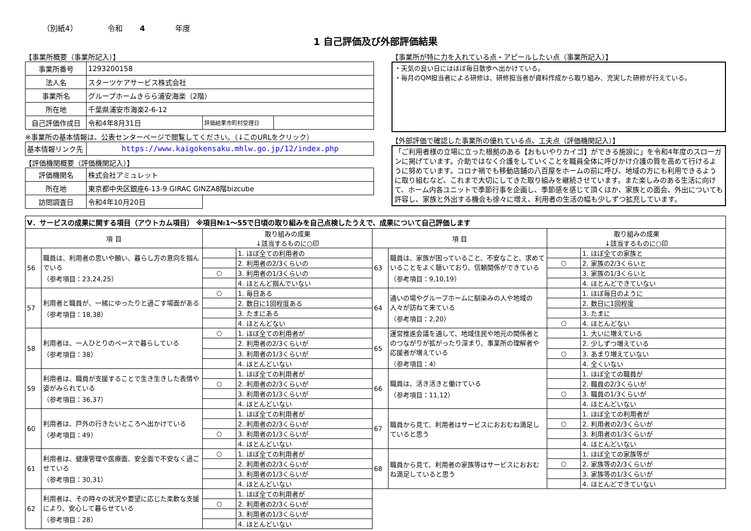（別紙4） 令和 4 年度
1 自己評価及び外部評価結果
【事業所概要（事業所記入）】
| 事業所番号 | 1293200158 | | |
| 法人名 | スターツケアサービス株式会社 | | |
| 事業所名 | グループホームきらら浦安海楽（2階） | | |
| 所在地 | 千葉県浦安市海楽2-6-12 | | |
| 自己評価作成日 | 令和4年8月31日 | 評価結果市町村受理日 | |
※事業所の基本情報は、公表センターページで閲覧してください。（↓このURLをクリック）
| 基本情報リンク先 | https://www.kaigokensaku.mhlw.go.jp/12/index.php |
【評価機関概要（評価機関記入）】
| 評価機関名 | 株式会社アミュレット | |
| 所在地 | 東京都中央区銀座6-13-9 GIRAC GINZA8階bizcube | |
| 訪問調査日 | 令和4年10月20日 | |
【事業所が特に力を入れている点・アピールしたい点（事業所記入）】
・天気の良い日にはほぼ毎日散歩へ出かけている。
・毎月のQM担当者による研修は、研修担当者が資料作成から取り組み、充実した研修が行えている。
【外部評価で確認した事業所の優れている点、工夫点（評価機関記入）】
「ご利用者様の立場に立った根拠のある【おもいやりカイゴ】ができる施設に」を令和4年度のスローガンに掲げています。介助ではなく介護をしていくことを職員全体に呼びかけ介護の質を高めて行けるように努めています。コロナ禍でも移動店舗の八百屋をホームの前に呼び、地域の方にも利用できるように取り組むなど、これまで大切にしてきた取り組みを継続させています。また楽しみのある生活に向けて、ホーム内各ユニットで季節行事を企画し、季節感を感じて頂くほか、家族との面会、外出についても許容し、家族と外出する機会も徐々に増え、利用者の生活の幅も少しずつ拡充しています。
| Ⅴ．サービスの成果に関する項目（アウトカム項目） ※項目№1～55で日頃の取り組みを自己点検したうえで、成果について自己評価します | | | | | | | |
| 項 目 | | 取り組みの成果 ↓該当するものに○印 | | 項 目 | | 取り組みの成果 ↓該当するものに○印 | |
| 56 | 職員は、利用者の思いや願い、暮らし方の意向を掴んでいる （参考項目：23,24,25） | | 1. ほぼ全ての利用者の | 63 | 職員は、家族が困っていること、不安なこと、求めていることをよく聴いており、信頼関係ができている （参考項目：9,10,19） | | 1. ほぼ全ての家族と |
| | | | 2. 利用者の2/3くらいの | | | ○ | 2. 家族の2/3くらいと |
| | | ○ | 3. 利用者の1/3くらいの | | | | 3. 家族の1/3くらいと |
| | | | 4. ほとんど掴んでいない | | | | 4. ほとんどできていない |
| 57 | 利用者と職員が、一緒にゆったりと過ごす場面がある （参考項目：18,38） | ○ | 1. 毎日ある | 64 | 通いの場やグループホームに馴染みの人や地域の人々が訪ねて来ている （参考項目：2,20） | | 1. ほぼ毎日のように |
| | | | 2. 数日に1回程度ある | | | | 2. 数日に1回程度 |
| | | | 3. たまにある | | | | 3. たまに |
| | | | 4. ほとんどない | | | ○ | 4. ほとんどない |
| 58 | 利用者は、一人ひとりのペースで暮らしている （参考項目：38） | ○ | 1. ほぼ全ての利用者が | 65 | 運営推進会議を通して、地域住民や地元の関係者とのつながりが拡がったり深まり、事業所の理解者や応援者が増えている （参考項目：4） | | 1. 大いに増えている |
| | | | 2. 利用者の2/3くらいが | | | | 2. 少しずつ増えている |
| | | | 3. 利用者の1/3くらいが | | | ○ | 3. あまり増えていない |
| | | | 4. ほとんどいない | | | | 4. 全くいない |
| 59 | 利用者は、職員が支援することで生き生きした表情や姿がみられている （参考項目：36,37） | | 1. ほぼ全ての利用者が | 66 | 職員は、活き活きと働けている （参考項目：11,12） | | 1. ほぼ全ての職員が |
| | | ○ | 2. 利用者の2/3くらいが | | | | 2. 職員の2/3くらいが |
| | | | 3. 利用者の1/3くらいが | | | ○ | 3. 職員の1/3くらいが |
| | | | 4. ほとんどいない | | | | 4. ほとんどいない |
| 60 | 利用者は、戸外の行きたいところへ出かけている （参考項目：49） | | 1. ほぼ全ての利用者が | 67 | 職員から見て、利用者はサービスにおおむね満足していると思う | | 1. ほぼ全ての利用者が |
| | | | 2. 利用者の2/3くらいが | | | ○ | 2. 利用者の2/3くらいが |
| | | ○ | 3. 利用者の1/3くらいが | | | | 3. 利用者の1/3くらいが |
| | | | 4. ほとんどいない | | | | 4. ほとんどいない |
| 61 | 利用者は、健康管理や医療面、安全面で不安なく過ごせている （参考項目：30,31） | ○ | 1. ほぼ全ての利用者が | 68 | 職員から見て、利用者の家族等はサービスにおおむね満足していると思う | | 1. ほぼ全ての家族等が |
| | | | 2. 利用者の2/3くらいが | | | ○ | 2. 家族等の2/3くらいが |
| | | | 3. 利用者の1/3くらいが | | | | 3. 家族等の1/3くらいが |
| | | | 4. ほとんどいない | | | | 4. ほとんどできていない |
| 62 | 利用者は、その時々の状況や要望に応じた柔軟な支援により、安心して暮らせている （参考項目：28） | | 1. ほぼ全ての利用者が | | | | |
| | | ○ | 2. 利用者の2/3くらいが | | | | |
| | | | 3. 利用者の1/3くらいが | | | | |
| | | | 4. ほとんどいない | | | | |